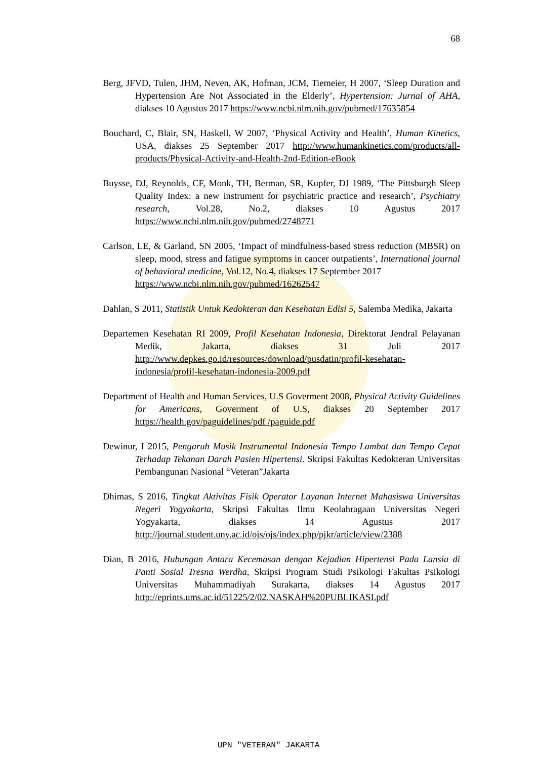68
Berg, JFVD, Tulen, JHM, Neven, AK, Hofman, JCM, Tiemeier, H 2007, ‘Sleep Duration and Hypertension Are Not Associated in the Elderly’, Hypertension: Jurnal of AHA, diakses 10 Agustus 2017 https://www.ncbi.nlm.nih.gov/pubmed/17635854
Bouchard, C, Blair, SN, Haskell, W 2007, ‘Physical Activity and Health’, Human Kinetics, USA, diakses 25 September 2017 http://www.humankinetics.com/products/all-products/Physical-Activity-and-Health-2nd-Edition-eBook
Buysse, DJ, Reynolds, CF, Monk, TH, Berman, SR, Kupfer, DJ 1989, ‘The Pittsburgh Sleep Quality Index: a new instrument for psychiatric practice and research’, Psychiatry research, Vol.28, No.2, diakses 10 Agustus 2017 https://www.ncbi.nlm.nih.gov/pubmed/2748771
Carlson, LE, & Garland, SN 2005, ‘Impact of mindfulness-based stress reduction (MBSR) on sleep, mood, stress and fatigue symptoms in cancer outpatients’, International journal of behavioral medicine, Vol.12, No.4, diakses 17 September 2017
https://www.ncbi.nlm.nih.gov/pubmed/16262547
Dahlan, S 2011, Statistik Untuk Kedokteran dan Kesehatan Edisi 5, Salemba Medika, Jakarta
Departemen Kesehatan RI 2009, Profil Kesehatan Indonesia, Direktorat Jendral Pelayanan Medik, Jakarta, diakses 31 Juli 2017 http://www.depkes.go.id/resources/download/pusdatin/profil-kesehatan-indonesia/profil-kesehatan-indonesia-2009.pdf
Department of Health and Human Services, U.S Goverment 2008, Physical Activity Guidelines for Americans, Goverment of U.S, diakses 20 September 2017 https://health.gov/paguidelines/pdf /paguide.pdf
Dewinur, I 2015, Pengaruh Musik Instrumental Indonesia Tempo Lambat dan Tempo Cepat Terhadap Tekanan Darah Pasien Hipertensi. Skripsi Fakultas Kedokteran Universitas Pembangunan Nasional “Veteran”Jakarta
Dhimas, S 2016, Tingkat Aktivitas Fisik Operator Layanan Internet Mahasiswa Universitas Negeri Yogyakarta, Skripsi Fakultas Ilmu Keolahragaan Universitas Negeri Yogyakarta, diakses 14 Agustus 2017 http://journal.student.uny.ac.id/ojs/ojs/index.php/pjkr/article/view/2388
Dian, B 2016, Hubungan Antara Kecemasan dengan Kejadian Hipertensi Pada Lansia di Panti Sosial Tresna Werdha, Skripsi Program Studi Psikologi Fakultas Psikologi Universitas Muhammadiyah Surakarta, diakses 14 Agustus 2017 http://eprints.ums.ac.id/51225/2/02.NASKAH%20PUBLIKASI.pdf
UPN "VETERAN" JAKARTA